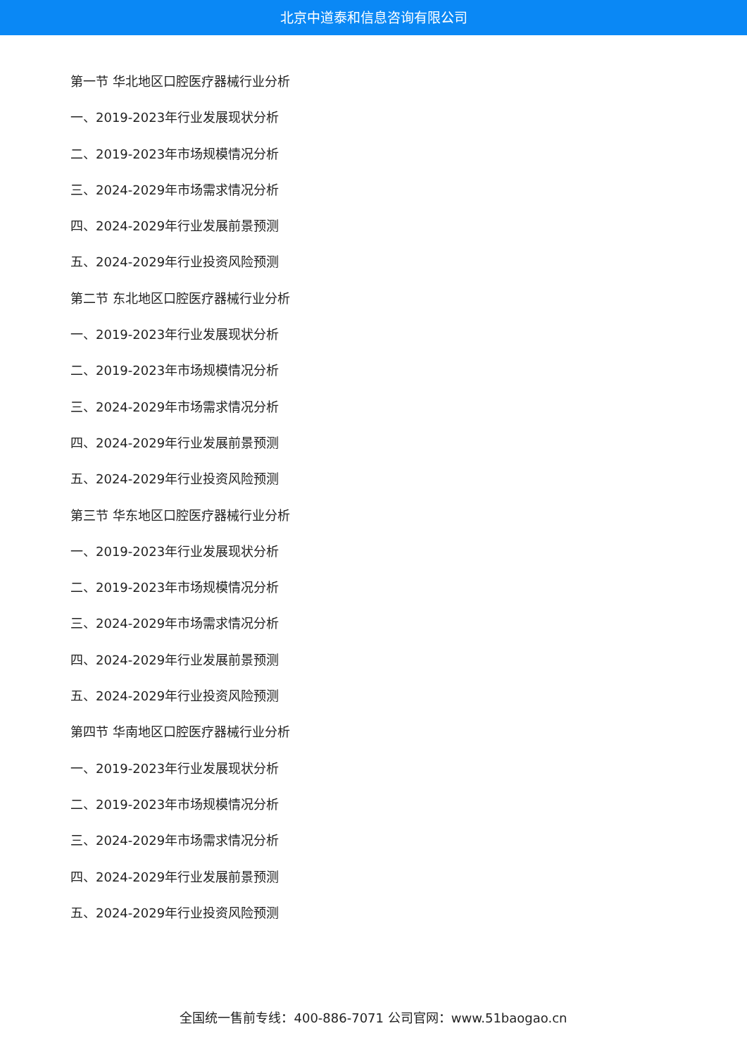北京中道泰和信息咨询有限公司
第一节 华北地区口腔医疗器械行业分析
一、2019-2023年行业发展现状分析
二、2019-2023年市场规模情况分析
三、2024-2029年市场需求情况分析
四、2024-2029年行业发展前景预测
五、2024-2029年行业投资风险预测
第二节 东北地区口腔医疗器械行业分析
一、2019-2023年行业发展现状分析
二、2019-2023年市场规模情况分析
三、2024-2029年市场需求情况分析
四、2024-2029年行业发展前景预测
五、2024-2029年行业投资风险预测
第三节 华东地区口腔医疗器械行业分析
一、2019-2023年行业发展现状分析
二、2019-2023年市场规模情况分析
三、2024-2029年市场需求情况分析
四、2024-2029年行业发展前景预测
五、2024-2029年行业投资风险预测
第四节 华南地区口腔医疗器械行业分析
一、2019-2023年行业发展现状分析
二、2019-2023年市场规模情况分析
三、2024-2029年市场需求情况分析
四、2024-2029年行业发展前景预测
五、2024-2029年行业投资风险预测
全国统一售前专线：400-886-7071 公司官网：www.51baogao.cn